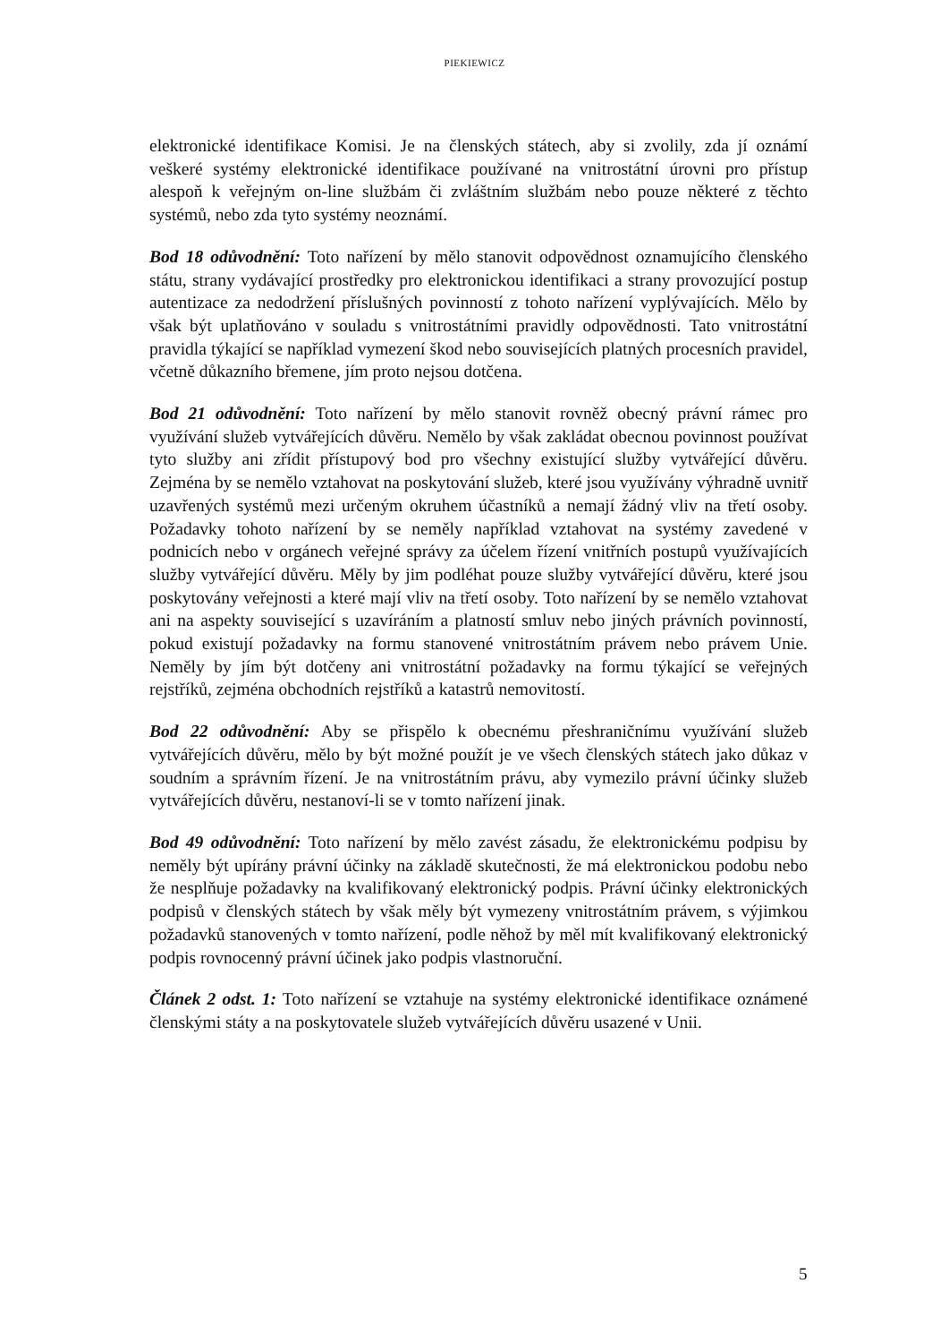PIEKIEWICZ
elektronické identifikace Komisi. Je na členských státech, aby si zvolily, zda jí oznámí veškeré systémy elektronické identifikace používané na vnitrostátní úrovni pro přístup alespoň k veřejným on-line službám či zvláštním službám nebo pouze některé z těchto systémů, nebo zda tyto systémy neoznámí.
Bod 18 odůvodnění: Toto nařízení by mělo stanovit odpovědnost oznamujícího členského státu, strany vydávající prostředky pro elektronickou identifikaci a strany provozující postup autentizace za nedodržení příslušných povinností z tohoto nařízení vyplývajících. Mělo by však být uplatňováno v souladu s vnitrostátními pravidly odpovědnosti. Tato vnitrostátní pravidla týkající se například vymezení škod nebo souvisejících platných procesních pravidel, včetně důkazního břemene, jím proto nejsou dotčena.
Bod 21 odůvodnění: Toto nařízení by mělo stanovit rovněž obecný právní rámec pro využívání služeb vytvářejících důvěru. Nemělo by však zakládat obecnou povinnost používat tyto služby ani zřídit přístupový bod pro všechny existující služby vytvářející důvěru. Zejména by se nemělo vztahovat na poskytování služeb, které jsou využívány výhradně uvnitř uzavřených systémů mezi určeným okruhem účastníků a nemají žádný vliv na třetí osoby. Požadavky tohoto nařízení by se neměly například vztahovat na systémy zavedené v podnicích nebo v orgánech veřejné správy za účelem řízení vnitřních postupů využívajících služby vytvářející důvěru. Měly by jim podléhat pouze služby vytvářející důvěru, které jsou poskytovány veřejnosti a které mají vliv na třetí osoby. Toto nařízení by se nemělo vztahovat ani na aspekty související s uzavíráním a platností smluv nebo jiných právních povinností, pokud existují požadavky na formu stanovené vnitrostátním právem nebo právem Unie. Neměly by jím být dotčeny ani vnitrostátní požadavky na formu týkající se veřejných rejstříků, zejména obchodních rejstříků a katastrů nemovitostí.
Bod 22 odůvodnění: Aby se přispělo k obecnému přeshraničnímu využívání služeb vytvářejících důvěru, mělo by být možné použít je ve všech členských státech jako důkaz v soudním a správním řízení. Je na vnitrostátním právu, aby vymezilo právní účinky služeb vytvářejících důvěru, nestanoví-li se v tomto nařízení jinak.
Bod 49 odůvodnění: Toto nařízení by mělo zavést zásadu, že elektronickému podpisu by neměly být upírány právní účinky na základě skutečnosti, že má elektronickou podobu nebo že nesplňuje požadavky na kvalifikovaný elektronický podpis. Právní účinky elektronických podpisů v členských státech by však měly být vymezeny vnitrostátním právem, s výjimkou požadavků stanovených v tomto nařízení, podle něhož by měl mít kvalifikovaný elektronický podpis rovnocenný právní účinek jako podpis vlastnoruční.
Článek 2 odst. 1: Toto nařízení se vztahuje na systémy elektronické identifikace oznámené členskými státy a na poskytovatele služeb vytvářejících důvěru usazené v Unii.
5